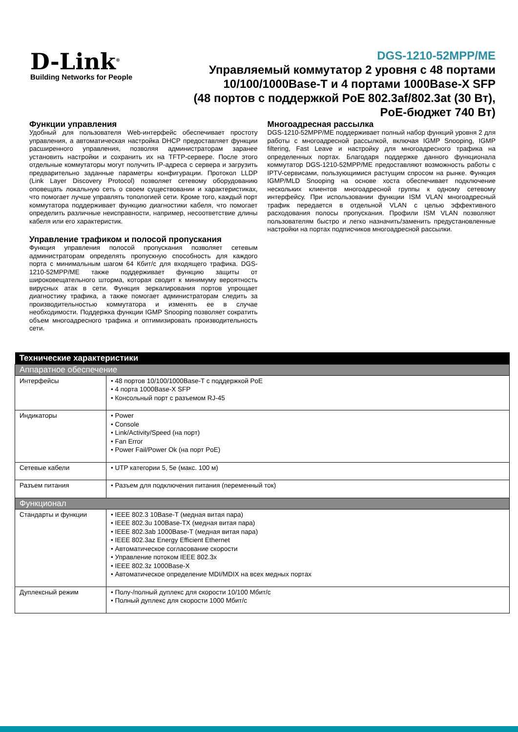D-Link<sup>®</sup>
Building Networks for People
DGS-1210-52MPP/ME
Управляемый коммутатор 2 уровня с 48 портами
10/100/1000Base-T и 4 портами 1000Base-X SFP
(48 портов с поддержкой PoE 802.3af/802.3at (30 Вт),
PoE-бюджет 740 Вт)
Функции управления
Удобный для пользователя Web-интерфейс обеспечивает простоту управления, а автоматическая настройка DHCP предоставляет функции расширенного управления, позволяя администраторам заранее установить настройки и сохранить их на TFTP-сервере. После этого отдельные коммутаторы могут получить IP-адреса с сервера и загрузить предварительно заданные параметры конфигурации. Протокол LLDP (Link Layer Discovery Protocol) позволяет сетевому оборудованию оповещать локальную сеть о своем существовании и характеристиках, что помогает лучше управлять топологией сети. Кроме того, каждый порт коммутатора поддерживает функцию диагностики кабеля, что помогает определить различные неисправности, например, несоответствие длины кабеля или его характеристик.
Управление трафиком и полосой пропускания
Функция управления полосой пропускания позволяет сетевым администраторам определять пропускную способность для каждого порта с минимальным шагом 64 Кбит/с для входящего трафика. DGS-1210-52MPP/ME также поддерживает функцию защиты от широковещательного шторма, которая сводит к минимуму вероятность вирусных атак в сети. Функция зеркалирования портов упрощает диагностику трафика, а также помогает администраторам следить за производительностью коммутатора и изменять ее в случае необходимости. Поддержка функции IGMP Snooping позволяет сократить объем многоадресного трафика и оптимизировать производительность сети.
Многоадресная рассылка
DGS-1210-52MPP/ME поддерживает полный набор функций уровня 2 для работы с многоадресной рассылкой, включая IGMP Snooping, IGMP filtering, Fast Leave и настройку для многоадресного трафика на определенных портах. Благодаря поддержке данного функционала коммутатор DGS-1210-52MPP/ME предоставляют возможность работы с IPTV-сервисами, пользующимися растущим спросом на рынке. Функция IGMP/MLD Snooping на основе хоста обеспечивает подключение нескольких клиентов многоадресной группы к одному сетевому интерфейсу. При использовании функции ISM VLAN многоадресный трафик передается в отдельной VLAN с целью эффективного расходования полосы пропускания. Профили ISM VLAN позволяют пользователям быстро и легко назначить/заменить предустановленные настройки на портах подписчиков многоадресной рассылки.
| Технические характеристики | |
| --- | --- |
| Аппаратное обеспечение | |
| Интерфейсы | • 48 портов 10/100/1000Base-T с поддержкой PoE • 4 порта 1000Base-X SFP • Консольный порт с разъемом RJ-45 |
| Индикаторы | • Power • Console • Link/Activity/Speed (на порт) • Fan Error • Power Fail/Power Ok (на порт PoE) |
| Сетевые кабели | • UTP категории 5, 5e (макс. 100 м) |
| Разъем питания | • Разъем для подключения питания (переменный ток) |
| Функционал | |
| Стандарты и функции | • IEEE 802.3 10Base-T (медная витая пара) • IEEE 802.3u 100Base-TX (медная витая пара) • IEEE 802.3ab 1000Base-T (медная витая пара) • IEEE 802.3az Energy Efficient Ethernet • Автоматическое согласование скорости • Управление потоком IEEE 802.3x • IEEE 802.3z 1000Base-X • Автоматическое определение MDI/MDIX на всех медных портах |
| Дуплексный режим | • Полу-/полный дуплекс для скорости 10/100 Мбит/с • Полный дуплекс для скорости 1000 Мбит/с |